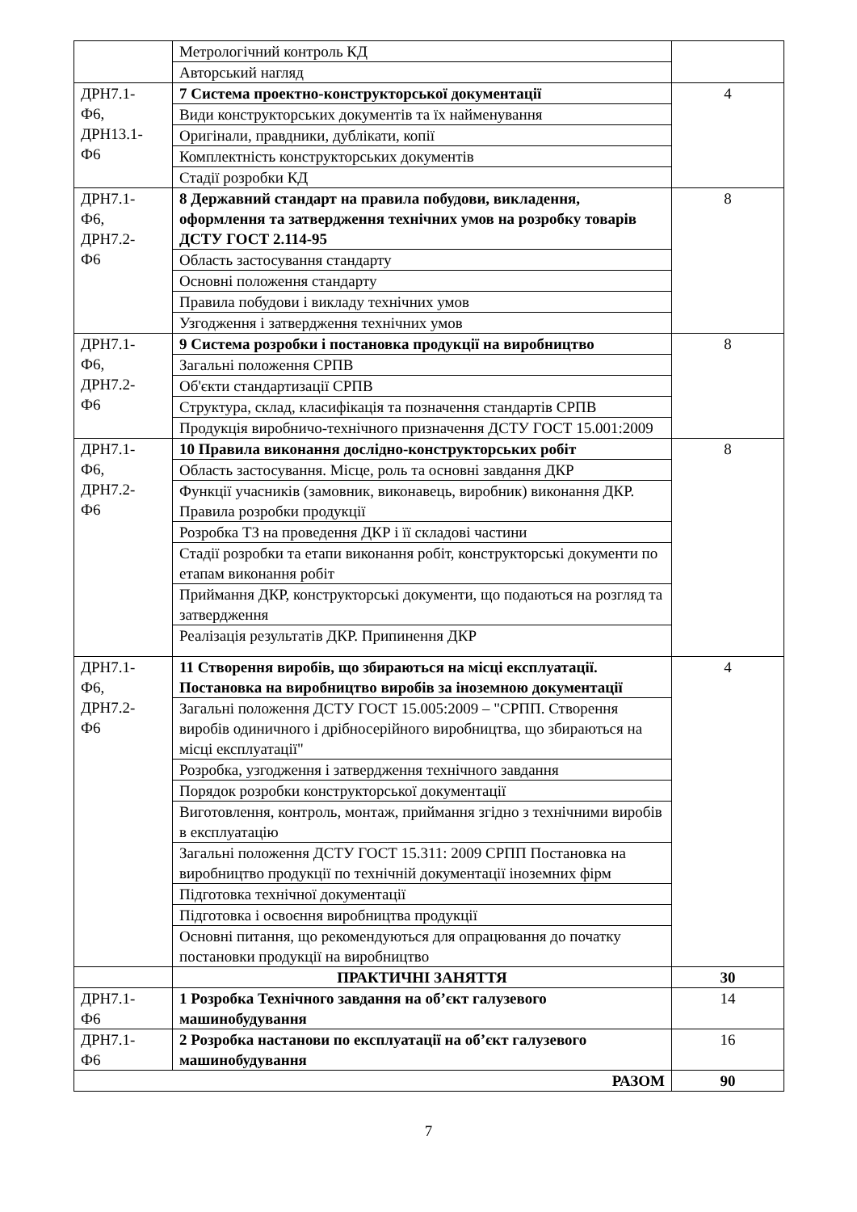| | Метрологічний контроль КД | |
| | Авторський нагляд | |
| ДРН7.1- Ф6, ДРН13.1- Ф6 | 7 Система проектно-конструкторської документації | 4 |
| | Види конструкторських документів та їх найменування | |
| | Оригінали, правдники, дублікати, копії | |
| | Комплектність конструкторських документів | |
| | Стадії розробки КД | |
| ДРН7.1- Ф6, ДРН7.2- Ф6 | 8 Державний стандарт на правила побудови, викладення, оформлення та затвердження технічних умов на розробку товарів ДСТУ ГОСТ 2.114-95 | 8 |
| | Область застосування стандарту | |
| | Основні положення стандарту | |
| | Правила побудови і викладу технічних умов | |
| | Узгодження і затвердження технічних умов | |
| ДРН7.1- Ф6, ДРН7.2- Ф6 | 9 Система розробки і постановка продукції на виробництво | 8 |
| | Загальні положення СРПВ | |
| | Об'єкти стандартизації СРПВ | |
| | Структура, склад, класифікація та позначення стандартів СРПВ | |
| | Продукція виробничо-технічного призначення ДСТУ ГОСТ 15.001:2009 | |
| ДРН7.1- Ф6, ДРН7.2- Ф6 | 10 Правила виконання дослідно-конструкторських робіт | 8 |
| | Область застосування. Місце, роль та основні завдання ДКР | |
| | Функції учасників (замовник, виконавець, виробник) виконання ДКР. Правила розробки продукції | |
| | Розробка ТЗ на проведення ДКР і її складові частини | |
| | Стадії розробки та етапи виконання робіт, конструкторські документи по етапам виконання робіт | |
| | Приймання ДКР, конструкторські документи, що подаються на розгляд та затвердження | |
| | Реалізація результатів ДКР. Припинення ДКР | |
| ДРН7.1- Ф6, ДРН7.2- Ф6 | 11 Створення виробів, що збираються на місці експлуатації. Постановка на виробництво виробів за іноземною документації | 4 |
| | Загальні положення ДСТУ ГОСТ 15.005:2009 – "СРПП. Створення виробів одиничного і дрібносерійного виробництва, що збираються на місці експлуатації" | |
| | Розробка, узгодження і затвердження технічного завдання | |
| | Порядок розробки конструкторської документації | |
| | Виготовлення, контроль, монтаж, приймання згідно з технічними виробів в експлуатацію | |
| | Загальні положення ДСТУ ГОСТ 15.311: 2009 СРПП Постановка на виробництво продукції по технічній документації іноземних фірм | |
| | Підготовка технічної документації | |
| | Підготовка і освоєння виробництва продукції | |
| | Основні питання, що рекомендуються для опрацювання до початку постановки продукції на виробництво | |
| | ПРАКТИЧНІ ЗАНЯТТЯ | 30 |
| ДРН7.1- Ф6 | 1 Розробка Технічного завдання на об’єкт галузевого машинобудування | 14 |
| ДРН7.1- Ф6 | 2 Розробка настанови по експлуатації на об’єкт галузевого машинобудування | 16 |
| РАЗОМ | | 90 |
7